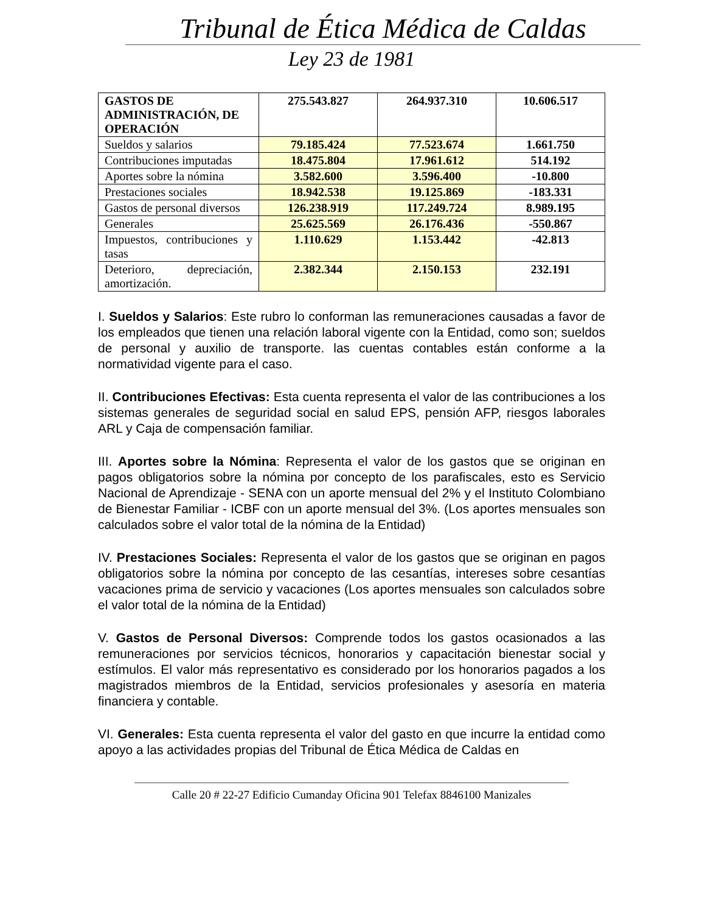Tribunal de Ética Médica de Caldas
Ley 23 de 1981
| GASTOS DE ADMINISTRACIÓN, DE OPERACIÓN | 275.543.827 | 264.937.310 | 10.606.517 |
| Sueldos y salarios | 79.185.424 | 77.523.674 | 1.661.750 |
| Contribuciones imputadas | 18.475.804 | 17.961.612 | 514.192 |
| Aportes sobre la nómina | 3.582.600 | 3.596.400 | -10.800 |
| Prestaciones sociales | 18.942.538 | 19.125.869 | -183.331 |
| Gastos de personal diversos | 126.238.919 | 117.249.724 | 8.989.195 |
| Generales | 25.625.569 | 26.176.436 | -550.867 |
| Impuestos, contribuciones y tasas | 1.110.629 | 1.153.442 | -42.813 |
| Deterioro, depreciación, amortización. | 2.382.344 | 2.150.153 | 232.191 |
I. Sueldos y Salarios: Este rubro lo conforman las remuneraciones causadas a favor de los empleados que tienen una relación laboral vigente con la Entidad, como son; sueldos de personal y auxilio de transporte. las cuentas contables están conforme a la normatividad vigente para el caso.
II. Contribuciones Efectivas: Esta cuenta representa el valor de las contribuciones a los sistemas generales de seguridad social en salud EPS, pensión AFP, riesgos laborales ARL y Caja de compensación familiar.
III. Aportes sobre la Nómina: Representa el valor de los gastos que se originan en pagos obligatorios sobre la nómina por concepto de los parafiscales, esto es Servicio Nacional de Aprendizaje - SENA con un aporte mensual del 2% y el Instituto Colombiano de Bienestar Familiar - ICBF con un aporte mensual del 3%. (Los aportes mensuales son calculados sobre el valor total de la nómina de la Entidad)
IV. Prestaciones Sociales: Representa el valor de los gastos que se originan en pagos obligatorios sobre la nómina por concepto de las cesantías, intereses sobre cesantías vacaciones prima de servicio y vacaciones (Los aportes mensuales son calculados sobre el valor total de la nómina de la Entidad)
V. Gastos de Personal Diversos: Comprende todos los gastos ocasionados a las remuneraciones por servicios técnicos, honorarios y capacitación bienestar social y estímulos. El valor más representativo es considerado por los honorarios pagados a los magistrados miembros de la Entidad, servicios profesionales y asesoría en materia financiera y contable.
VI. Generales: Esta cuenta representa el valor del gasto en que incurre la entidad como apoyo a las actividades propias del Tribunal de Ética Médica de Caldas en
Calle 20 # 22-27 Edificio Cumanday Oficina 901 Telefax 8846100 Manizales